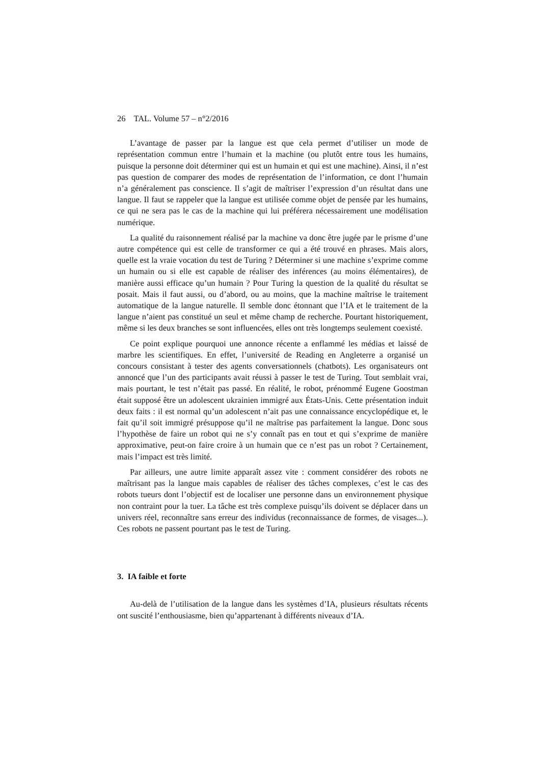26 TAL. Volume 57 – n°2/2016
L’avantage de passer par la langue est que cela permet d’utiliser un mode de représentation commun entre l’humain et la machine (ou plutôt entre tous les humains, puisque la personne doit déterminer qui est un humain et qui est une machine). Ainsi, il n’est pas question de comparer des modes de représentation de l’information, ce dont l’humain n’a généralement pas conscience. Il s’agit de maîtriser l’expression d’un résultat dans une langue. Il faut se rappeler que la langue est utilisée comme objet de pensée par les humains, ce qui ne sera pas le cas de la machine qui lui préférera nécessairement une modélisation numérique.
La qualité du raisonnement réalisé par la machine va donc être jugée par le prisme d’une autre compétence qui est celle de transformer ce qui a été trouvé en phrases. Mais alors, quelle est la vraie vocation du test de Turing ? Déterminer si une machine s’exprime comme un humain ou si elle est capable de réaliser des inférences (au moins élémentaires), de manière aussi efficace qu’un humain ? Pour Turing la question de la qualité du résultat se posait. Mais il faut aussi, ou d’abord, ou au moins, que la machine maîtrise le traitement automatique de la langue naturelle. Il semble donc étonnant que l’IA et le traitement de la langue n’aient pas constitué un seul et même champ de recherche. Pourtant historiquement, même si les deux branches se sont influencées, elles ont très longtemps seulement coexisté.
Ce point explique pourquoi une annonce récente a enflammé les médias et laissé de marbre les scientifiques. En effet, l’université de Reading en Angleterre a organisé un concours consistant à tester des agents conversationnels (chatbots). Les organisateurs ont annoncé que l’un des participants avait réussi à passer le test de Turing. Tout semblait vrai, mais pourtant, le test n’était pas passé. En réalité, le robot, prénommé Eugene Goostman était supposé être un adolescent ukrainien immigré aux États-Unis. Cette présentation induit deux faits : il est normal qu’un adolescent n’ait pas une connaissance encyclopédique et, le fait qu’il soit immigré présuppose qu’il ne maîtrise pas parfaitement la langue. Donc sous l’hypothèse de faire un robot qui ne s’y connaît pas en tout et qui s’exprime de manière approximative, peut-on faire croire à un humain que ce n’est pas un robot ? Certainement, mais l’impact est très limité.
Par ailleurs, une autre limite apparaît assez vite : comment considérer des robots ne maîtrisant pas la langue mais capables de réaliser des tâches complexes, c’est le cas des robots tueurs dont l’objectif est de localiser une personne dans un environnement physique non contraint pour la tuer. La tâche est très complexe puisqu’ils doivent se déplacer dans un univers réel, reconnaître sans erreur des individus (reconnaissance de formes, de visages...). Ces robots ne passent pourtant pas le test de Turing.
3. IA faible et forte
Au-delà de l’utilisation de la langue dans les systèmes d’IA, plusieurs résultats récents ont suscité l’enthousiasme, bien qu’appartenant à différents niveaux d’IA.